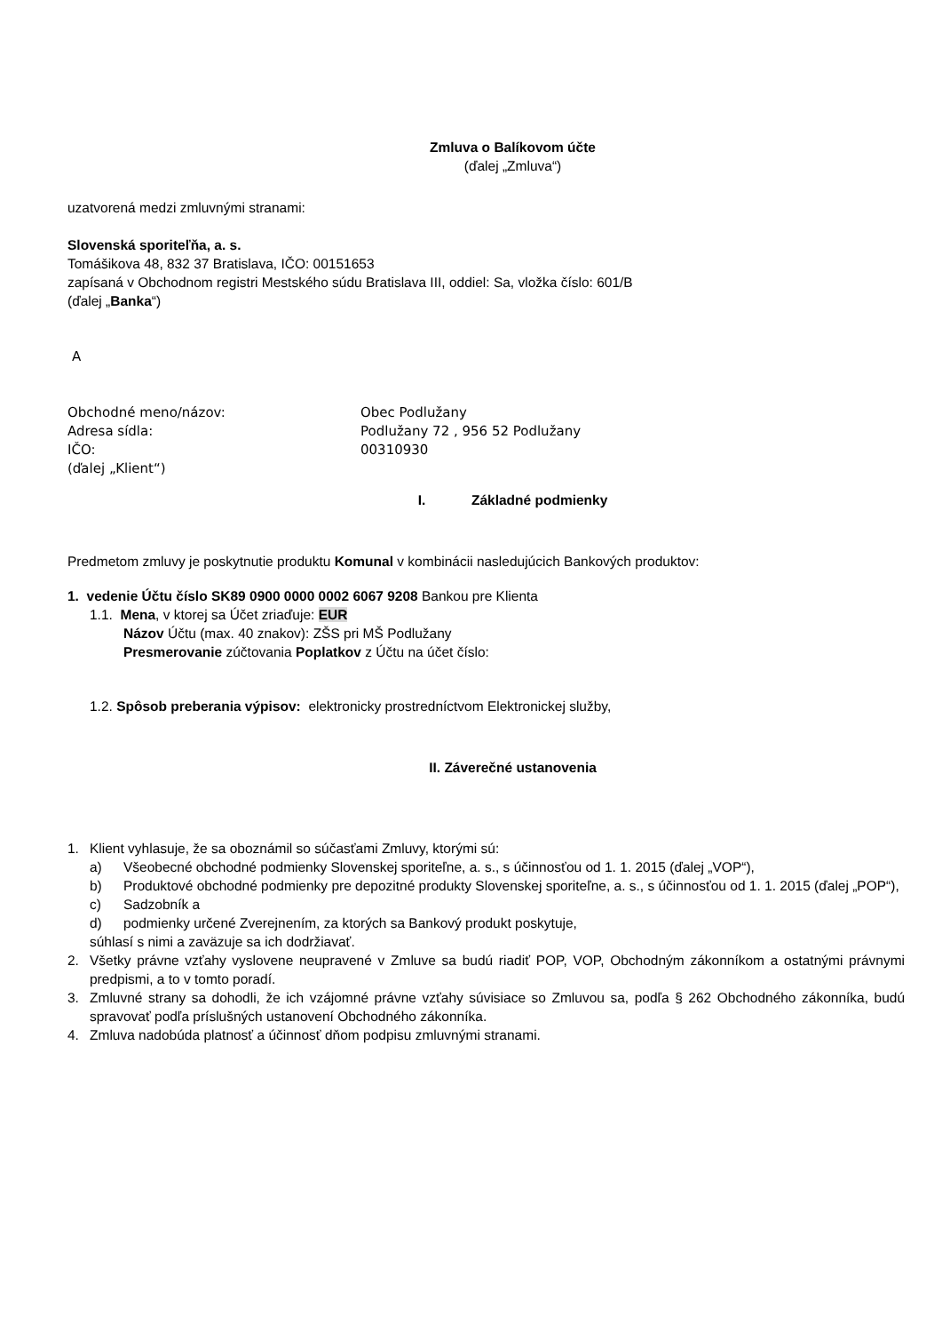Zmluva o Balíkovom účte
(ďalej „Zmluva“)
uzatvorená medzi zmluvnými stranami:
Slovenská sporiteľňa, a. s.
Tomášikova 48, 832 37 Bratislava, IČO: 00151653
zapísaná v Obchodnom registri Mestského súdu Bratislava III, oddiel: Sa, vložka číslo: 601/B
(ďalej „Banka“)
A
Obchodné meno/názov: Obec Podlužany
Adresa sídla: Podlužany 72 , 956 52 Podlužany
IČO: 00310930
(ďalej „Klient“)
I. Základné podmienky
Predmetom zmluvy je poskytnutie produktu Komunal v kombinácii nasledujúcich Bankových produktov:
1. vedenie Účtu číslo SK89 0900 0000 0002 6067 9208 Bankou pre Klienta
1.1. Mena, v ktorej sa Účet zriaďuje: EUR
Názov Účtu (max. 40 znakov): ZŠS pri MŠ Podlužany
Presmerovanie zúčtovania Poplatkov z Účtu na účet číslo:
1.2. Spôsob preberania výpisov: elektronicky prostredníctvom Elektronickej služby,
II. Záverečné ustanovenia
1. Klient vyhlasuje, že sa oboznámil so súčasťami Zmluvy, ktorými sú:
a) Všeobecné obchodné podmienky Slovenskej sporiteľne, a. s., s účinnosťou od 1. 1. 2015 (ďalej „VOP“),
b) Produktové obchodné podmienky pre depozitné produkty Slovenskej sporiteľne, a. s., s účinnosťou od 1. 1. 2015 (ďalej „POP“),
c) Sadzobník a
d) podmienky určené Zverejnením, za ktorých sa Bankový produkt poskytuje,
súhlasí s nimi a zaväzuje sa ich dodržiavať.
2. Všetky právne vzťahy vyslovene neupravené v Zmluve sa budú riadiť POP, VOP, Obchodným zákonníkom a ostatnými právnymi predpismi, a to v tomto poradí.
3. Zmluvné strany sa dohodli, že ich vzájomné právne vzťahy súvisiace so Zmluvou sa, podľa § 262 Obchodného zákonníka, budú spravovať podľa príslušných ustanovení Obchodného zákonníka.
4. Zmluva nadobúda platnosť a účinnosť dňom podpisu zmluvnými stranami.